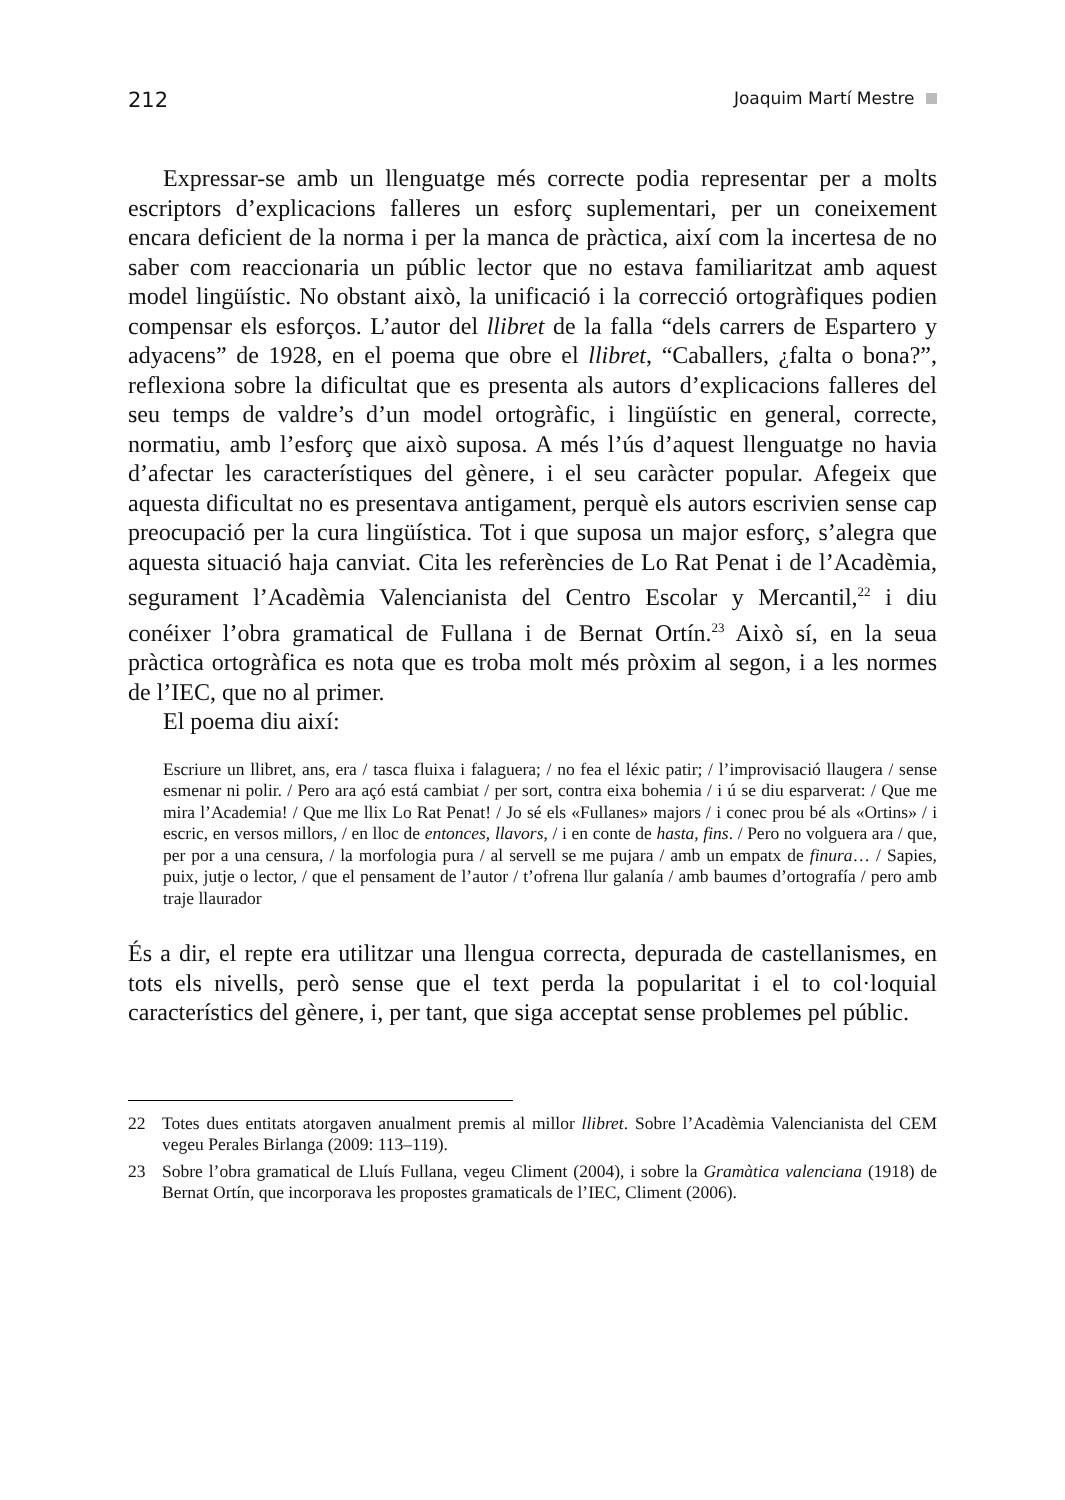212 Joaquim Martí Mestre
Expressar-se amb un llenguatge més correcte podia representar per a molts escriptors d’explicacions falleres un esforç suplementari, per un coneixement encara deficient de la norma i per la manca de pràctica, així com la incertesa de no saber com reaccionaria un públic lector que no estava familiaritzat amb aquest model lingüístic. No obstant això, la unificació i la correcció ortogràfiques podien compensar els esforços. L’autor del llibret de la falla “dels carrers de Espartero y adyacens” de 1928, en el poema que obre el llibret, “Caballers, ¿falta o bona?”, reflexiona sobre la dificultat que es presenta als autors d’explicacions falleres del seu temps de valdre’s d’un model ortogràfic, i lingüístic en general, correcte, normatiu, amb l’esforç que això suposa. A més l’ús d’aquest llenguatge no havia d’afectar les característiques del gènere, i el seu caràcter popular. Afegeix que aquesta dificultat no es presentava antigament, perquè els autors escrivien sense cap preocupació per la cura lingüística. Tot i que suposa un major esforç, s’alegra que aquesta situació haja canviat. Cita les referències de Lo Rat Penat i de l’Acadèmia, segurament l’Acadèmia Valencianista del Centro Escolar y Mercantil,<sup>22</sup> i diu conéixer l’obra gramatical de Fullana i de Bernat Ortín.<sup>23</sup> Això sí, en la seua pràctica ortogràfica es nota que es troba molt més pròxim al segon, i a les normes de l’IEC, que no al primer.
El poema diu així:
Escriure un llibret, ans, era / tasca fluixa i falaguera; / no fea el léxic patir; / l’improvisació llaugera / sense esmenar ni polir. / Pero ara açó está cambiat / per sort, contra eixa bohemia / i ú se diu esparverat: / Que me mira l’Academia! / Que me llix Lo Rat Penat! / Jo sé els «Fullanes» majors / i conec prou bé als «Ortins» / i escric, en versos millors, / en lloc de entonces, llavors, / i en conte de hasta, fins. / Pero no volguera ara / que, per por a una censura, / la morfologia pura / al servell se me pujara / amb un empatx de finura… / Sapies, puix, jutje o lector, / que el pensament de l’autor / t’ofrena llur galanía / amb baumes d’ortografía / pero amb traje llaurador
És a dir, el repte era utilitzar una llengua correcta, depurada de castellanismes, en tots els nivells, però sense que el text perda la popularitat i el to col·loquial característics del gènere, i, per tant, que siga acceptat sense problemes pel públic.
22 Totes dues entitats atorgaven anualment premis al millor llibret. Sobre l’Acadèmia Valencianista del CEM vegeu Perales Birlanga (2009: 113–119).
23 Sobre l’obra gramatical de Lluís Fullana, vegeu Climent (2004), i sobre la Gramàtica valenciana (1918) de Bernat Ortín, que incorporava les propostes gramaticals de l’IEC, Climent (2006).